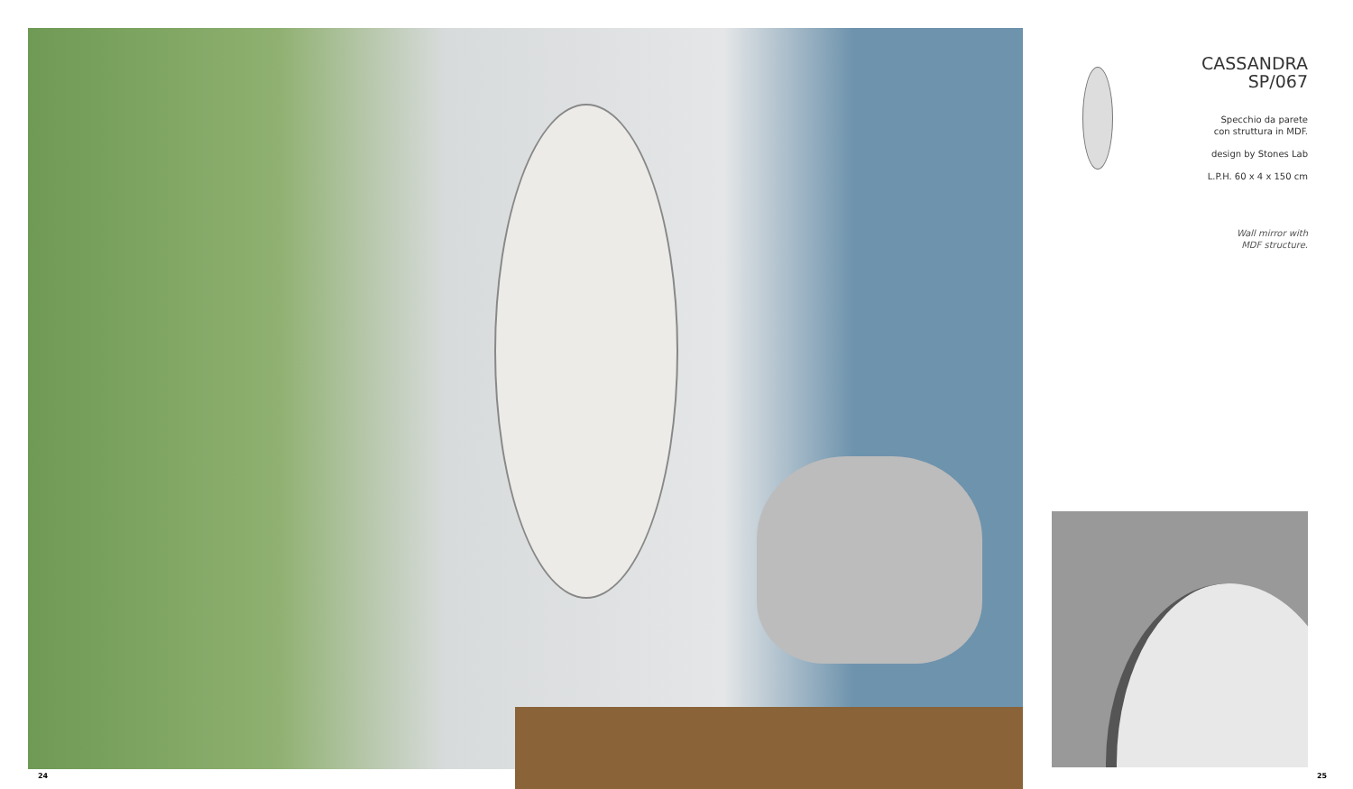CASSANDRA
SP/067
Specchio da parete
con struttura in MDF.
design by Stones Lab
L.P.H. 60 x 4 x 150 cm
Wall mirror with
MDF structure.
24 25